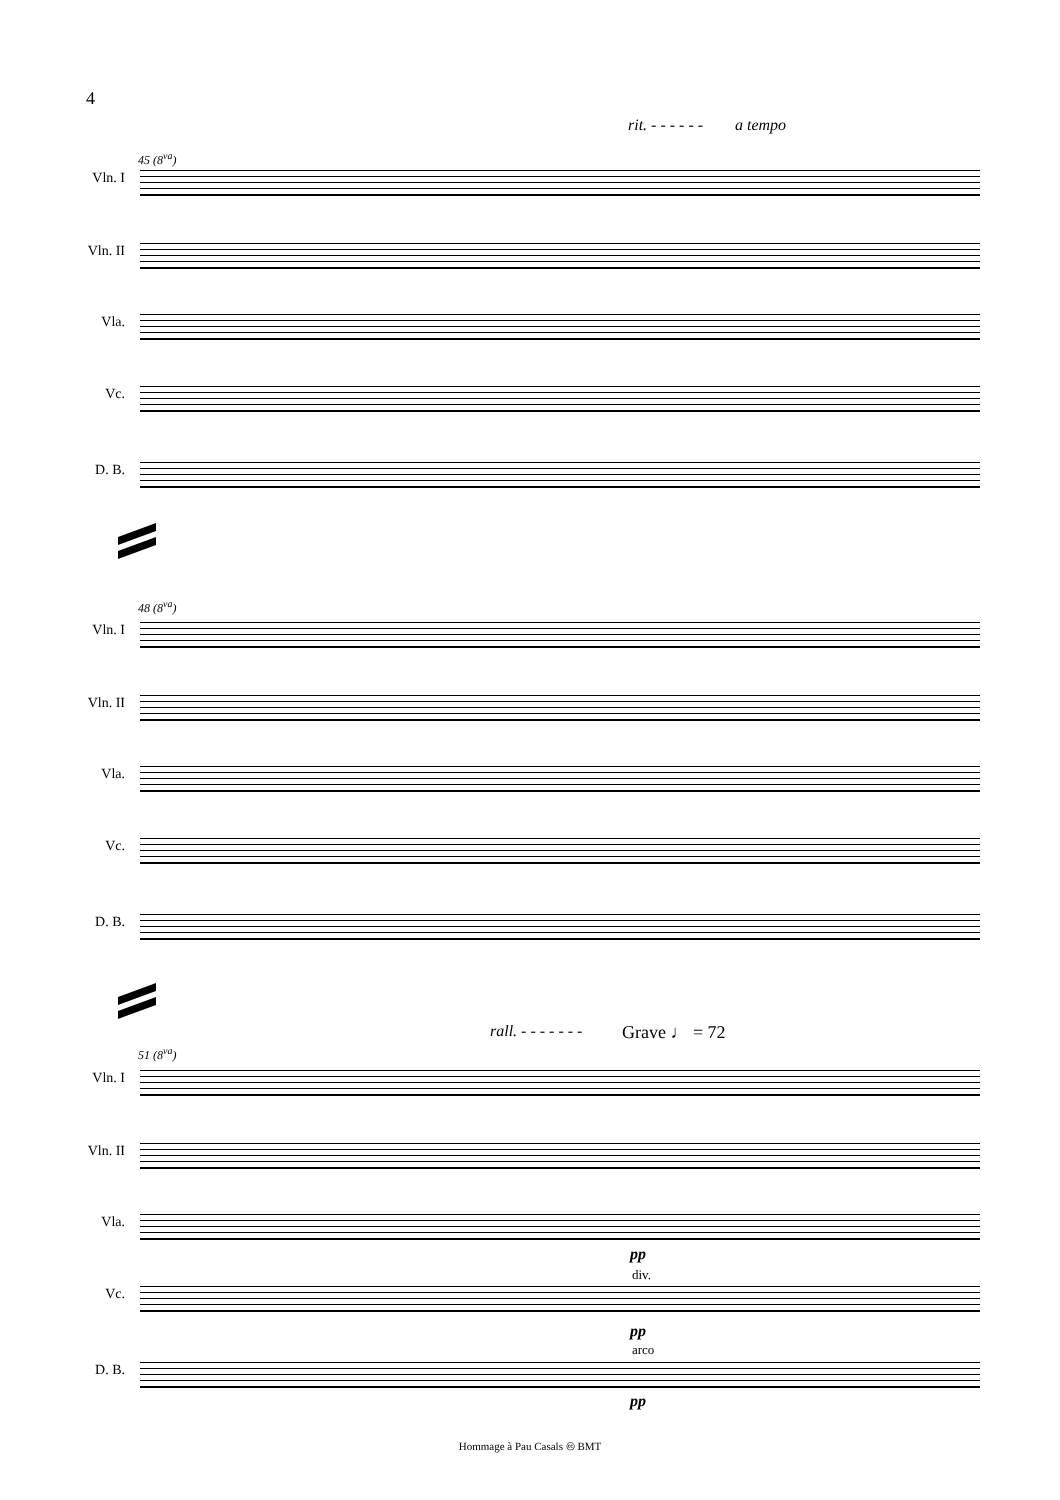4
rit. - - - - - - a tempo
45 (8<sup>va</sup>)
Vln. I
Vln. II
Vla.
Vc.
D. B.
48 (8<sup>va</sup>)
Vln. I
Vln. II
Vla.
Vc.
D. B.
rall. - - - - - - - Grave ♩ = 72
51 (8<sup>va</sup>)
Vln. I
Vln. II
Vla.
pp
div.
Vc.
pp
arco
D. B.
pp
Hommage à Pau Casals 🅭 BMT